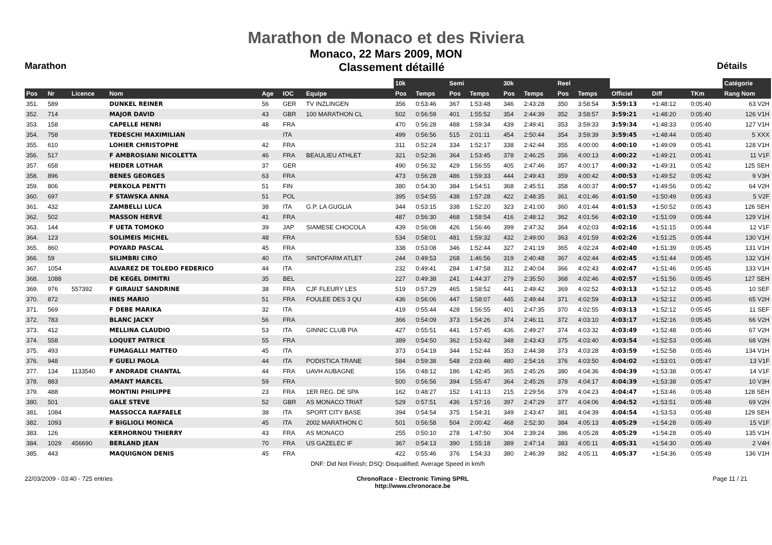Marathon de Monaco et des Riviera
Monaco, 22 Mars 2009, MON
Marathon Classement détaillé Détails
| | | | | | | | 10k | | Semi | | 30k | | Reel | | | | | Catégorie |
| Pos | Nr | Licence | Nom | Age | IOC | Equipe | Pos | Temps | Pos | Temps | Pos | Temps | Pos | Temps | Officiel | Diff | TKm | Rang Nom |
| 351. | 589 | | DUNKEL REINER | 56 | GER | TV INZLINGEN | 356 | 0:53:46 | 367 | 1:53:48 | 346 | 2:43:28 | 350 | 3:58:54 | 3:59:13 | +1:48:12 | 0:05:40 | 63 V2H |
| 352. | 714 | | MAJOR DAVID | 43 | GBR | 100 MARATHON CL | 502 | 0:56:59 | 401 | 1:55:52 | 354 | 2:44:39 | 352 | 3:58:57 | 3:59:21 | +1:48:20 | 0:05:40 | 126 V1H |
| 353. | 158 | | CAPELLE HENRI | 48 | FRA | | 470 | 0:56:28 | 488 | 1:59:34 | 439 | 2:49:41 | 353 | 3:59:33 | 3:59:34 | +1:48:33 | 0:05:40 | 127 V1H |
| 354. | 758 | | TEDESCHI MAXIMILIAN | | ITA | | 499 | 0:56:56 | 515 | 2:01:11 | 454 | 2:50:44 | 354 | 3:59:39 | 3:59:45 | +1:48:44 | 0:05:40 | 5 XXX |
| 355. | 610 | | LOHIER CHRISTOPHE | 42 | FRA | | 311 | 0:52:24 | 334 | 1:52:17 | 338 | 2:42:44 | 355 | 4:00:00 | 4:00:10 | +1:49:09 | 0:05:41 | 128 V1H |
| 356. | 517 | | F AMBROSIANI NICOLETTA | 46 | FRA | BEAULIEU ATHLET | 321 | 0:52:36 | 364 | 1:53:45 | 378 | 2:46:25 | 356 | 4:00:13 | 4:00:22 | +1:49:21 | 0:05:41 | 11 V1F |
| 357. | 658 | | HEIDER LOTHAR | 37 | GER | | 490 | 0:56:32 | 429 | 1:56:55 | 405 | 2:47:46 | 357 | 4:00:17 | 4:00:32 | +1:49:31 | 0:05:42 | 125 SEH |
| 358. | 896 | | BENES GEORGES | 63 | FRA | | 473 | 0:56:28 | 486 | 1:59:33 | 444 | 2:49:43 | 359 | 4:00:42 | 4:00:53 | +1:49:52 | 0:05:42 | 9 V3H |
| 359. | 806 | | PERKOLA PENTTI | 51 | FIN | | 380 | 0:54:30 | 384 | 1:54:51 | 368 | 2:45:51 | 358 | 4:00:37 | 4:00:57 | +1:49:56 | 0:05:42 | 64 V2H |
| 360. | 697 | | F STAWSKA ANNA | 51 | POL | | 395 | 0:54:55 | 438 | 1:57:28 | 422 | 2:48:35 | 361 | 4:01:46 | 4:01:50 | +1:50:49 | 0:05:43 | 5 V2F |
| 361. | 432 | | ZAMBELLI LUCA | 38 | ITA | G.P. LA GUGLIA | 344 | 0:53:15 | 338 | 1:52:20 | 323 | 2:41:00 | 360 | 4:01:44 | 4:01:53 | +1:50:52 | 0:05:43 | 126 SEH |
| 362. | 502 | | MASSON HERVÉ | 41 | FRA | | 487 | 0:56:30 | 468 | 1:58:54 | 416 | 2:48:12 | 362 | 4:01:56 | 4:02:10 | +1:51:09 | 0:05:44 | 129 V1H |
| 363. | 144 | | F UETA TOMOKO | 39 | JAP | SIAMESE CHOCOLA | 439 | 0:56:08 | 426 | 1:56:46 | 399 | 2:47:32 | 364 | 4:02:03 | 4:02:16 | +1:51:15 | 0:05:44 | 12 V1F |
| 364. | 123 | | SOLIMEIS MICHEL | 48 | FRA | | 534 | 0:58:01 | 481 | 1:59:32 | 432 | 2:49:00 | 363 | 4:01:59 | 4:02:26 | +1:51:25 | 0:05:44 | 130 V1H |
| 365. | 860 | | POYARD PASCAL | 45 | FRA | | 338 | 0:53:08 | 346 | 1:52:44 | 327 | 2:41:19 | 365 | 4:02:24 | 4:02:40 | +1:51:39 | 0:05:45 | 131 V1H |
| 366. | 59 | | SILIMBRI CIRO | 40 | ITA | SINTOFARM ATLET | 244 | 0:49:53 | 268 | 1:46:56 | 319 | 2:40:48 | 367 | 4:02:44 | 4:02:45 | +1:51:44 | 0:05:45 | 132 V1H |
| 367. | 1054 | | ALVAREZ DE TOLEDO FEDERICO | 44 | ITA | | 232 | 0:49:41 | 284 | 1:47:58 | 312 | 2:40:04 | 366 | 4:02:43 | 4:02:47 | +1:51:46 | 0:05:45 | 133 V1H |
| 368. | 1088 | | DE KEGEL DIMITRI | 35 | BEL | | 227 | 0:49:38 | 241 | 1:44:37 | 279 | 2:35:50 | 368 | 4:02:46 | 4:02:57 | +1:51:56 | 0:05:45 | 127 SEH |
| 369. | 976 | 557392 | F GIRAULT SANDRINE | 38 | FRA | CJF FLEURY LES | 519 | 0:57:29 | 465 | 1:58:52 | 441 | 2:49:42 | 369 | 4:02:52 | 4:03:13 | +1:52:12 | 0:05:45 | 10 SEF |
| 370. | 872 | | INES MARIO | 51 | FRA | FOULEE DES 3 QU | 436 | 0:56:06 | 447 | 1:58:07 | 445 | 2:49:44 | 371 | 4:02:59 | 4:03:13 | +1:52:12 | 0:05:45 | 65 V2H |
| 371. | 569 | | F DEBE MARIKA | 32 | ITA | | 419 | 0:55:44 | 428 | 1:56:55 | 401 | 2:47:35 | 370 | 4:02:55 | 4:03:13 | +1:52:12 | 0:05:45 | 11 SEF |
| 372. | 783 | | BLANC JACKY | 56 | FRA | | 366 | 0:54:09 | 373 | 1:54:26 | 374 | 2:46:11 | 372 | 4:03:10 | 4:03:17 | +1:52:16 | 0:05:45 | 66 V2H |
| 373. | 412 | | MELLINA CLAUDIO | 53 | ITA | GINNIC CLUB PIA | 427 | 0:55:51 | 441 | 1:57:45 | 436 | 2:49:27 | 374 | 4:03:32 | 4:03:49 | +1:52:48 | 0:05:46 | 67 V2H |
| 374. | 558 | | LOQUET PATRICE | 55 | FRA | | 389 | 0:54:50 | 362 | 1:53:42 | 348 | 2:43:43 | 375 | 4:03:40 | 4:03:54 | +1:52:53 | 0:05:46 | 68 V2H |
| 375. | 493 | | FUMAGALLI MATTEO | 45 | ITA | | 373 | 0:54:19 | 344 | 1:52:44 | 353 | 2:44:38 | 373 | 4:03:28 | 4:03:59 | +1:52:58 | 0:05:46 | 134 V1H |
| 376. | 948 | | F GUELI PAOLA | 44 | ITA | PODISTICA TRANE | 584 | 0:59:38 | 548 | 2:03:46 | 480 | 2:54:16 | 376 | 4:03:50 | 4:04:02 | +1:53:01 | 0:05:47 | 13 V1F |
| 377. | 134 | 1133540 | F ANDRADE CHANTAL | 44 | FRA | UAVH AUBAGNE | 156 | 0:48:12 | 186 | 1:42:45 | 365 | 2:45:26 | 380 | 4:04:36 | 4:04:39 | +1:53:38 | 0:05:47 | 14 V1F |
| 378. | 883 | | AMANT MARCEL | 59 | FRA | | 500 | 0:56:56 | 394 | 1:55:47 | 364 | 2:45:26 | 378 | 4:04:17 | 4:04:39 | +1:53:38 | 0:05:47 | 10 V3H |
| 379. | 488 | | MONTINI PHILIPPE | 23 | FRA | 1ER REG. DE SPA | 162 | 0:48:27 | 152 | 1:41:13 | 215 | 2:29:56 | 379 | 4:04:23 | 4:04:47 | +1:53:46 | 0:05:48 | 128 SEH |
| 380. | 501 | | GALE STEVE | 52 | GBR | AS MONACO TRIAT | 529 | 0:57:51 | 436 | 1:57:16 | 397 | 2:47:29 | 377 | 4:04:06 | 4:04:52 | +1:53:51 | 0:05:48 | 69 V2H |
| 381. | 1084 | | MASSOCCA RAFFAELE | 38 | ITA | SPORT CITY BASE | 394 | 0:54:54 | 375 | 1:54:31 | 349 | 2:43:47 | 381 | 4:04:39 | 4:04:54 | +1:53:53 | 0:05:48 | 129 SEH |
| 382. | 1093 | | F BIGLIOLI MONICA | 45 | ITA | 2002 MARATHON C | 501 | 0:56:58 | 504 | 2:00:42 | 468 | 2:52:30 | 384 | 4:05:13 | 4:05:29 | +1:54:28 | 0:05:49 | 15 V1F |
| 383. | 126 | | KERHORNOU THIERRY | 43 | FRA | AS MONACO | 255 | 0:50:10 | 278 | 1:47:50 | 304 | 2:39:24 | 386 | 4:05:28 | 4:05:29 | +1:54:28 | 0:05:49 | 135 V1H |
| 384. | 1029 | 456690 | BERLAND JEAN | 70 | FRA | US GAZELEC IF | 367 | 0:54:13 | 390 | 1:55:18 | 389 | 2:47:14 | 383 | 4:05:11 | 4:05:31 | +1:54:30 | 0:05:49 | 2 V4H |
| 385. | 443 | | MAQUIGNON DENIS | 45 | FRA | | 422 | 0:55:46 | 376 | 1:54:33 | 380 | 2:46:39 | 382 | 4:05:11 | 4:05:37 | +1:54:36 | 0:05:49 | 136 V1H |
| DNF: Did Not Finish; DSQ: Disqualified; Average Speed in km/h | | | | | | | | | | | | | | | | | | |
22/03/2009 - 03:40 - 725 entries ChronoRace - Electronic Timing SPRL
http://www.chronorace.be Page 11 / 21